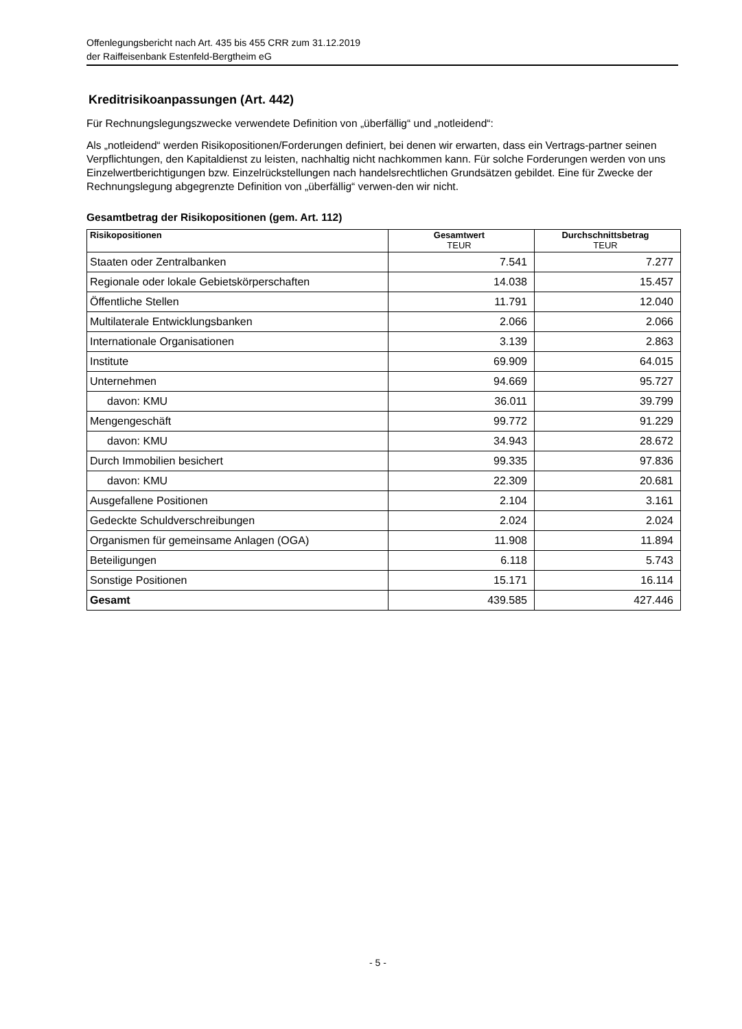Offenlegungsbericht nach Art. 435 bis 455 CRR zum 31.12.2019
der Raiffeisenbank Estenfeld-Bergtheim eG
Kreditrisikoanpassungen (Art. 442)
Für Rechnungslegungszwecke verwendete Definition von „überfällig“ und „notleidend“:
Als „notleidend“ werden Risikopositionen/Forderungen definiert, bei denen wir erwarten, dass ein Vertrags-partner seinen Verpflichtungen, den Kapitaldienst zu leisten, nachhaltig nicht nachkommen kann. Für solche Forderungen werden von uns Einzelwertberichtigungen bzw. Einzelrückstellungen nach handelsrechtlichen Grundsätzen gebildet. Eine für Zwecke der Rechnungslegung abgegrenzte Definition von „überfällig“ verwen-den wir nicht.
Gesamtbetrag der Risikopositionen (gem. Art. 112)
| Risikopositionen | Gesamtwert TEUR | Durchschnittsbetrag TEUR |
| --- | --- | --- |
| Staaten oder Zentralbanken | 7.541 | 7.277 |
| Regionale oder lokale Gebietskörperschaften | 14.038 | 15.457 |
| Öffentliche Stellen | 11.791 | 12.040 |
| Multilaterale Entwicklungsbanken | 2.066 | 2.066 |
| Internationale Organisationen | 3.139 | 2.863 |
| Institute | 69.909 | 64.015 |
| Unternehmen | 94.669 | 95.727 |
| davon: KMU | 36.011 | 39.799 |
| Mengengeschäft | 99.772 | 91.229 |
| davon: KMU | 34.943 | 28.672 |
| Durch Immobilien besichert | 99.335 | 97.836 |
| davon: KMU | 22.309 | 20.681 |
| Ausgefallene Positionen | 2.104 | 3.161 |
| Gedeckte Schuldverschreibungen | 2.024 | 2.024 |
| Organismen für gemeinsame Anlagen (OGA) | 11.908 | 11.894 |
| Beteiligungen | 6.118 | 5.743 |
| Sonstige Positionen | 15.171 | 16.114 |
| Gesamt | 439.585 | 427.446 |
- 5 -